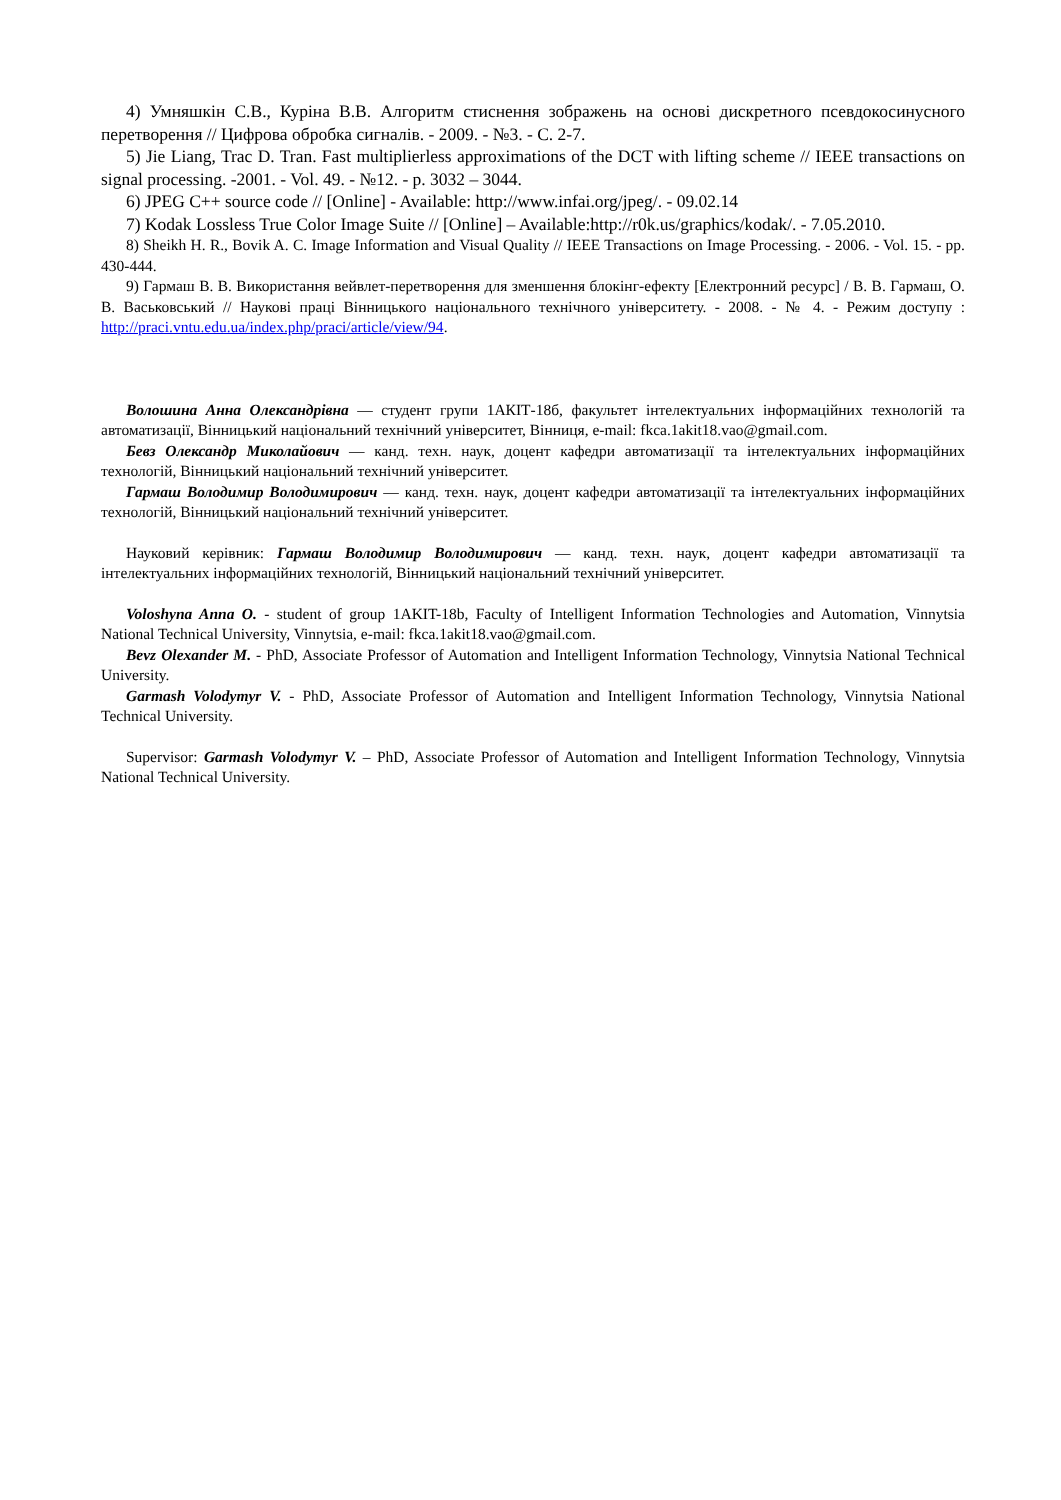4) Умняшкін С.В., Куріна В.В. Алгоритм стиснення зображень на основі дискретного псевдокосинусного перетворення // Цифрова обробка сигналів. - 2009. - №3. - С. 2-7.
5) Jie Liang, Trac D. Tran. Fast multiplierless approximations of the DCT with lifting scheme // IEEE transactions on signal processing. -2001. - Vol. 49. - №12. - p. 3032 – 3044.
6) JPEG C++ source code // [Online] - Available: http://www.infai.org/jpeg/. - 09.02.14
7) Kodak Lossless True Color Image Suite // [Online] – Available:http://r0k.us/graphics/kodak/. - 7.05.2010.
8) Sheikh H. R., Bovik A. C. Image Information and Visual Quality // IEEE Transactions on Image Processing. - 2006. - Vol. 15. - pp. 430-444.
9) Гармаш В. В. Використання вейвлет-перетворення для зменшення блокінг-ефекту [Електронний ресурс] / В. В. Гармаш, О. В. Васьковський // Наукові праці Вінницького національного технічного університету. - 2008. - № 4. - Режим доступу : http://praci.vntu.edu.ua/index.php/praci/article/view/94.
Волошина Анна Олександрівна — студент групи 1АКІТ-18б, факультет інтелектуальних інформаційних технологій та автоматизації, Вінницький національний технічний університет, Вінниця, e-mail: fkca.1akit18.vao@gmail.com.
Бевз Олександр Миколайович — канд. техн. наук, доцент кафедри автоматизації та інтелектуальних інформаційних технологій, Вінницький національний технічний університет.
Гармаш Володимир Володимирович — канд. техн. наук, доцент кафедри автоматизації та інтелектуальних інформаційних технологій, Вінницький національний технічний університет.
Науковий керівник: Гармаш Володимир Володимирович — канд. техн. наук, доцент кафедри автоматизації та інтелектуальних інформаційних технологій, Вінницький національний технічний університет.
Voloshyna Anna O. - student of group 1AKIT-18b, Faculty of Intelligent Information Technologies and Automation, Vinnytsia National Technical University, Vinnytsia, e-mail: fkca.1akit18.vao@gmail.com.
Bevz Olexander M. - PhD, Associate Professor of Automation and Intelligent Information Technology, Vinnytsia National Technical University.
Garmash Volodymyr V. - PhD, Associate Professor of Automation and Intelligent Information Technology, Vinnytsia National Technical University.
Supervisor: Garmash Volodymyr V. – PhD, Associate Professor of Automation and Intelligent Information Technology, Vinnytsia National Technical University.